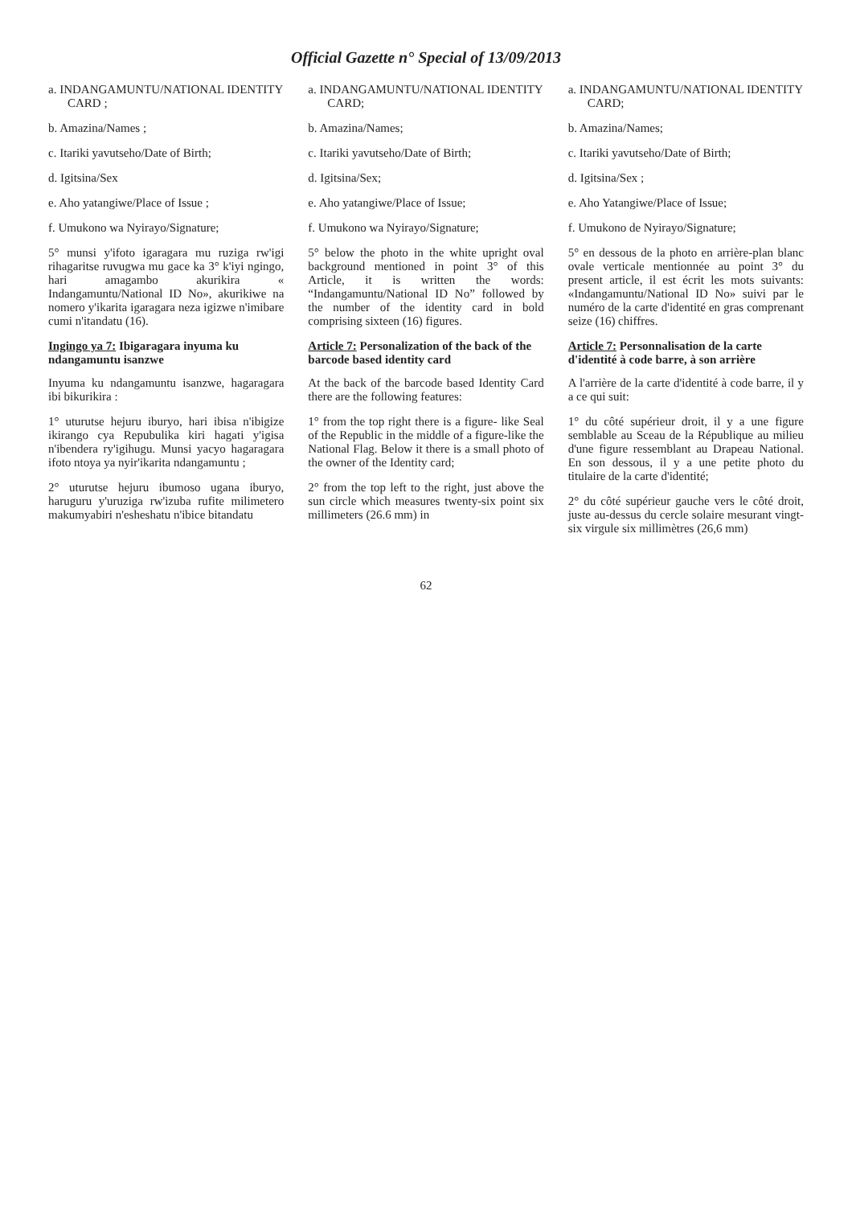Official Gazette n° Special of 13/09/2013
a. INDANGAMUNTU/NATIONAL IDENTITY CARD ;
b. Amazina/Names ;
c. Itariki yavutseho/Date of Birth;
d. Igitsina/Sex
e. Aho yatangiwe/Place of Issue ;
f. Umukono wa Nyirayo/Signature;
5° munsi y'ifoto igaragara mu ruziga rw'igi rihagaritse ruvugwa mu gace ka 3° k'iyi ngingo, hari amagambo akurikira « Indangamuntu/National ID No», akurikiwe na nomero y'ikarita igaragara neza igizwe n'imibare cumi n'itandatu (16).
Ingingo ya 7: Ibigaragara inyuma ku ndangamuntu isanzwe
Inyuma ku ndangamuntu isanzwe, hagaragara ibi bikurikira :
1° uturutse hejuru iburyo, hari ibisa n'ibigize ikirango cya Repubulika kiri hagati y'igisa n'ibendera ry'igihugu. Munsi yacyo hagaragara ifoto ntoya ya nyir'ikarita ndangamuntu ;
2° uturutse hejuru ibumoso ugana iburyo, haruguru y'uruziga rw'izuba rufite milimetero makumyabiri n'esheshatu n'ibice bitandatu
a. INDANGAMUNTU/NATIONAL IDENTITY CARD;
b. Amazina/Names;
c. Itariki yavutseho/Date of Birth;
d. Igitsina/Sex;
e. Aho yatangiwe/Place of Issue;
f. Umukono wa Nyirayo/Signature;
5° below the photo in the white upright oval background mentioned in point 3° of this Article, it is written the words: “Indangamuntu/National ID No” followed by the number of the identity card in bold comprising sixteen (16) figures.
Article 7: Personalization of the back of the barcode based identity card
At the back of the barcode based Identity Card there are the following features:
1° from the top right there is a figure- like Seal of the Republic in the middle of a figure-like the National Flag. Below it there is a small photo of the owner of the Identity card;
2° from the top left to the right, just above the sun circle which measures twenty-six point six millimeters (26.6 mm) in
a. INDANGAMUNTU/NATIONAL IDENTITY CARD;
b. Amazina/Names;
c. Itariki yavutseho/Date of Birth;
d. Igitsina/Sex ;
e. Aho Yatangiwe/Place of Issue;
f. Umukono de Nyirayo/Signature;
5° en dessous de la photo en arrière-plan blanc ovale verticale mentionnée au point 3° du present article, il est écrit les mots suivants: «Indangamuntu/National ID No» suivi par le numéro de la carte d'identité en gras comprenant seize (16) chiffres.
Article 7: Personnalisation de la carte d'identité à code barre, à son arrière
A l'arrière de la carte d'identité à code barre, il y a ce qui suit:
1° du côté supérieur droit, il y a une figure semblable au Sceau de la République au milieu d'une figure ressemblant au Drapeau National. En son dessous, il y a une petite photo du titulaire de la carte d'identité;
2° du côté supérieur gauche vers le côté droit, juste au-dessus du cercle solaire mesurant vingt-six virgule six millimètres (26,6 mm)
62